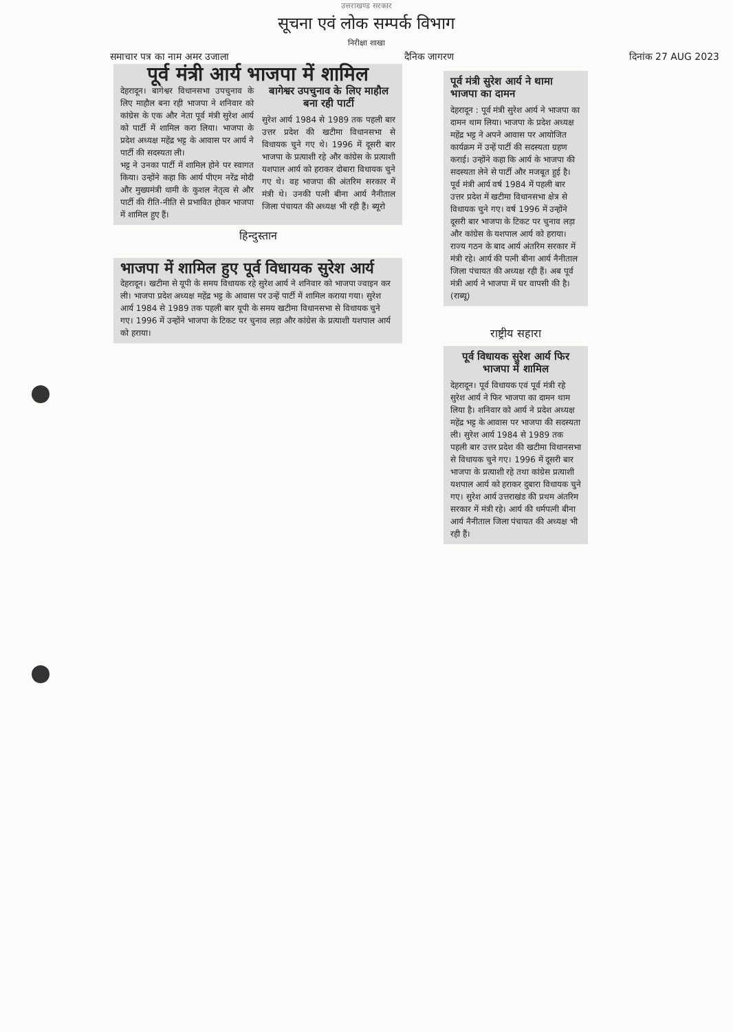उत्तराखण्ड सरकार
सूचना एवं लोक सम्पर्क विभाग
निरीक्षा शाखा
समाचार पत्र का नाम अमर उजाला दैनिक जागरण दिनांक 27 AUG 2023
पूर्व मंत्री आर्य भाजपा में शामिल
देहरादून। बागेश्वर विधानसभा उपचुनाव के लिए माहौल बना रही भाजपा ने शनिवार को कांग्रेस के एक और नेता पूर्व मंत्री सुरेश आर्य को पार्टी में शामिल करा लिया। भाजपा के प्रदेश अध्यक्ष महेंद्र भट्ट के आवास पर आर्य ने पार्टी की सदस्यता ली।
भट्ट ने उनका पार्टी में शामिल होने पर स्वागत किया। उन्होंने कहा कि आर्य पीएम नरेंद्र मोदी और मुख्यमंत्री धामी के कुशल नेतृत्व से और पार्टी की रीति-नीति से प्रभावित होकर भाजपा में शामिल हुए हैं।
बागेश्वर उपचुनाव के लिए माहौल बना रही पार्टी
सुरेश आर्य 1984 से 1989 तक पहली बार उत्तर प्रदेश की खटीमा विधानसभा से विधायक चुने गए थे। 1996 में दूसरी बार भाजपा के प्रत्याशी रहे और कांग्रेस के प्रत्याशी यशपाल आर्य को हराकर दोबारा विधायक चुने गए थे। वह भाजपा की अंतरिम सरकार में मंत्री थे। उनकी पत्नी बीना आर्य नैनीताल जिला पंचायत की अध्यक्ष भी रही हैं। ब्यूरो
हिन्दुस्तान
भाजपा में शामिल हुए पूर्व विधायक सुरेश आर्य
देहरादून। खटीमा से यूपी के समय विधायक रहे सुरेश आर्य ने शनिवार को भाजपा ज्वाइन कर ली। भाजपा प्रदेश अध्यक्ष महेंद्र भट्ट के आवास पर उन्हें पार्टी में शामिल कराया गया। सुरेश आर्य 1984 से 1989 तक पहली बार यूपी के समय खटीमा विधानसभा से विधायक चुने गए। 1996 में उन्होंने भाजपा के टिकट पर चुनाव लड़ा और कांग्रेस के प्रत्याशी यशपाल आर्य को हराया।
पूर्व मंत्री सुरेश आर्य ने थामा भाजपा का दामन
देहरादून : पूर्व मंत्री सुरेश आर्य ने भाजपा का दामन थाम लिया। भाजपा के प्रदेश अध्यक्ष महेंद्र भट्ट ने अपने आवास पर आयोजित कार्यक्रम में उन्हें पार्टी की सदस्यता ग्रहण कराई। उन्होंने कहा कि आर्य के भाजपा की सदस्यता लेने से पार्टी और मजबूत हुई है। पूर्व मंत्री आर्य वर्ष 1984 में पहली बार उत्तर प्रदेश में खटीमा विधानसभा क्षेत्र से विधायक चुने गए। वर्ष 1996 में उन्होंने दूसरी बार भाजपा के टिकट पर चुनाव लड़ा और कांग्रेस के यशपाल आर्य को हराया। राज्य गठन के बाद आर्य अंतरिम सरकार में मंत्री रहे। आर्य की पत्नी बीना आर्य नैनीताल जिला पंचायत की अध्यक्ष रही हैं। अब पूर्व मंत्री आर्य ने भाजपा में घर वापसी की है। (राब्यू)
राष्ट्रीय सहारा
पूर्व विधायक सुरेश आर्य फिर भाजपा में शामिल
देहरादून। पूर्व विधायक एवं पूर्व मंत्री रहे सुरेश आर्य ने फिर भाजपा का दामन थाम लिया है। शनिवार को आर्य ने प्रदेश अध्यक्ष महेंद्र भट्ट के आवास पर भाजपा की सदस्यता ली। सुरेश आर्य 1984 से 1989 तक पहली बार उत्तर प्रदेश की खटीमा विधानसभा से विधायक चुने गए। 1996 में दूसरी बार भाजपा के प्रत्याशी रहे तथा कांग्रेस प्रत्याशी यशपाल आर्य को हराकर दुबारा विधायक चुने गए। सुरेश आर्य उत्तराखंड की प्रथम अंतरिम सरकार में मंत्री रहे। आर्य की धर्मपत्नी बीना आर्य नैनीताल जिला पंचायत की अध्यक्ष भी रही हैं।